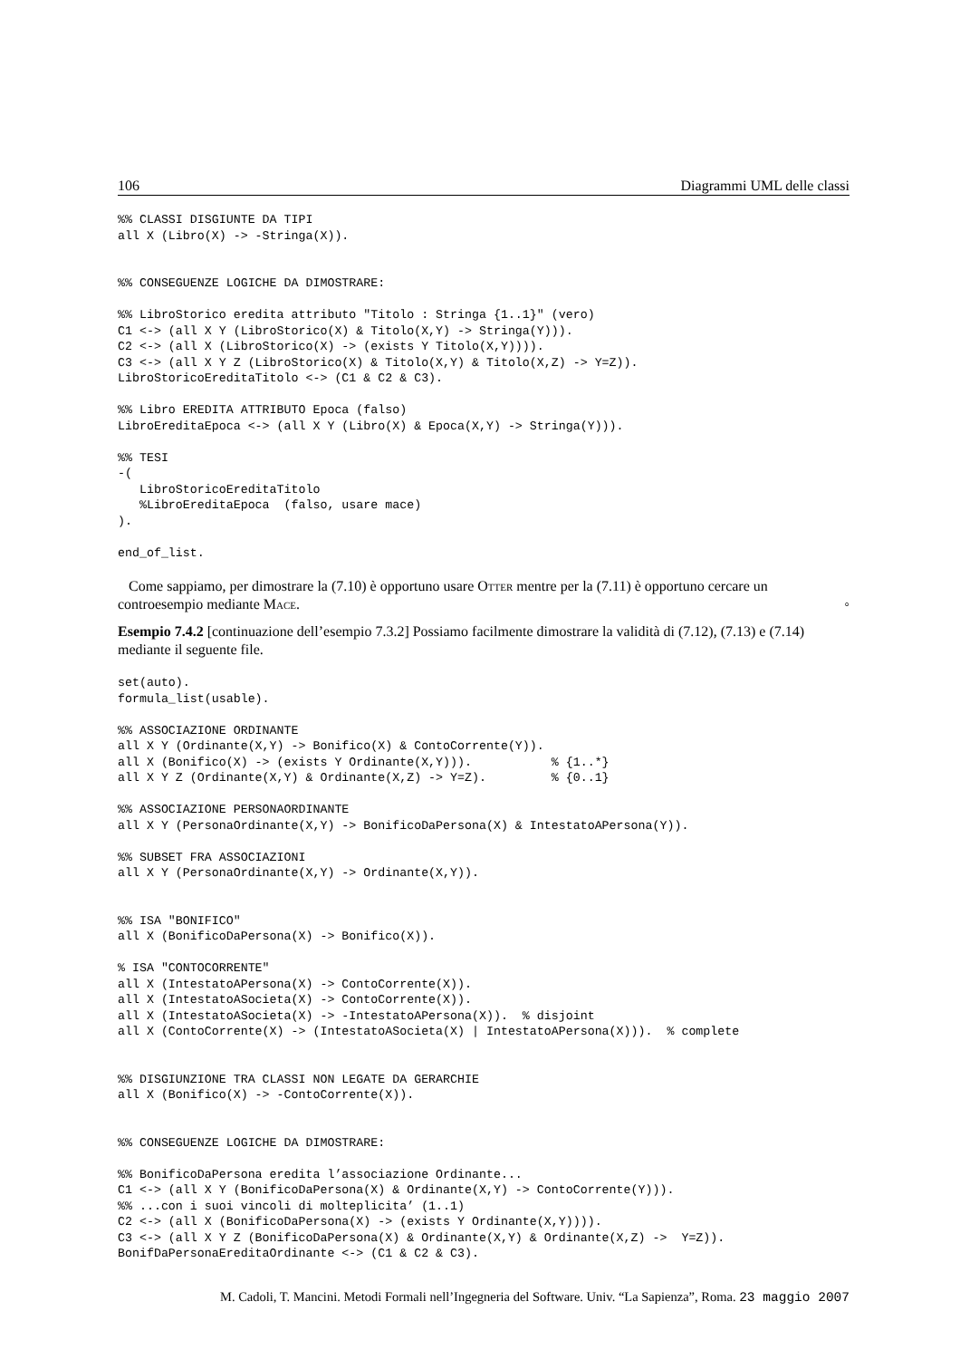106 Diagrammi UML delle classi
%% CLASSI DISGIUNTE DA TIPI
all X (Libro(X) -> -Stringa(X)).


%% CONSEGUENZE LOGICHE DA DIMOSTRARE:

%% LibroStorico eredita attributo "Titolo : Stringa {1..1}" (vero)
C1 <-> (all X Y (LibroStorico(X) & Titolo(X,Y) -> Stringa(Y))).
C2 <-> (all X (LibroStorico(X) -> (exists Y Titolo(X,Y)))).
C3 <-> (all X Y Z (LibroStorico(X) & Titolo(X,Y) & Titolo(X,Z) -> Y=Z)).
LibroStoricoEreditaTitolo <-> (C1 & C2 & C3).

%% Libro EREDITA ATTRIBUTO Epoca (falso)
LibroEreditaEpoca <-> (all X Y (Libro(X) & Epoca(X,Y) -> Stringa(Y))).

%% TESI
-(
   LibroStoricoEreditaTitolo
   %LibroEreditaEpoca  (falso, usare mace)
).

end_of_list.
Come sappiamo, per dimostrare la (7.10) è opportuno usare Otter mentre per la (7.11) è opportuno cercare un controesempio mediante Mace. ◦
Esempio 7.4.2 [continuazione dell’esempio 7.3.2] Possiamo facilmente dimostrare la validità di (7.12), (7.13) e (7.14) mediante il seguente file.
set(auto).
formula_list(usable).

%% ASSOCIAZIONE ORDINANTE
all X Y (Ordinante(X,Y) -> Bonifico(X) & ContoCorrente(Y)).
all X (Bonifico(X) -> (exists Y Ordinante(X,Y))).           % {1..*}
all X Y Z (Ordinante(X,Y) & Ordinante(X,Z) -> Y=Z).         % {0..1}

%% ASSOCIAZIONE PERSONAORDINANTE
all X Y (PersonaOrdinante(X,Y) -> BonificoDaPersona(X) & IntestatoAPersona(Y)).

%% SUBSET FRA ASSOCIAZIONI
all X Y (PersonaOrdinante(X,Y) -> Ordinante(X,Y)).


%% ISA "BONIFICO"
all X (BonificoDaPersona(X) -> Bonifico(X)).

% ISA "CONTOCORRENTE"
all X (IntestatoAPersona(X) -> ContoCorrente(X)).
all X (IntestatoASocieta(X) -> ContoCorrente(X)).
all X (IntestatoASocieta(X) -> -IntestatoAPersona(X)).  % disjoint
all X (ContoCorrente(X) -> (IntestatoASocieta(X) | IntestatoAPersona(X))).  % complete


%% DISGIUNZIONE TRA CLASSI NON LEGATE DA GERARCHIE
all X (Bonifico(X) -> -ContoCorrente(X)).


%% CONSEGUENZE LOGICHE DA DIMOSTRARE:

%% BonificoDaPersona eredita l’associazione Ordinante...
C1 <-> (all X Y (BonificoDaPersona(X) & Ordinante(X,Y) -> ContoCorrente(Y))).
%% ...con i suoi vincoli di molteplicita’ (1..1)
C2 <-> (all X (BonificoDaPersona(X) -> (exists Y Ordinante(X,Y)))).
C3 <-> (all X Y Z (BonificoDaPersona(X) & Ordinante(X,Y) & Ordinante(X,Z) ->  Y=Z)).
BonifDaPersonaEreditaOrdinante <-> (C1 & C2 & C3).
M. Cadoli, T. Mancini. Metodi Formali nell’Ingegneria del Software. Univ. “La Sapienza”, Roma. 23 maggio 2007